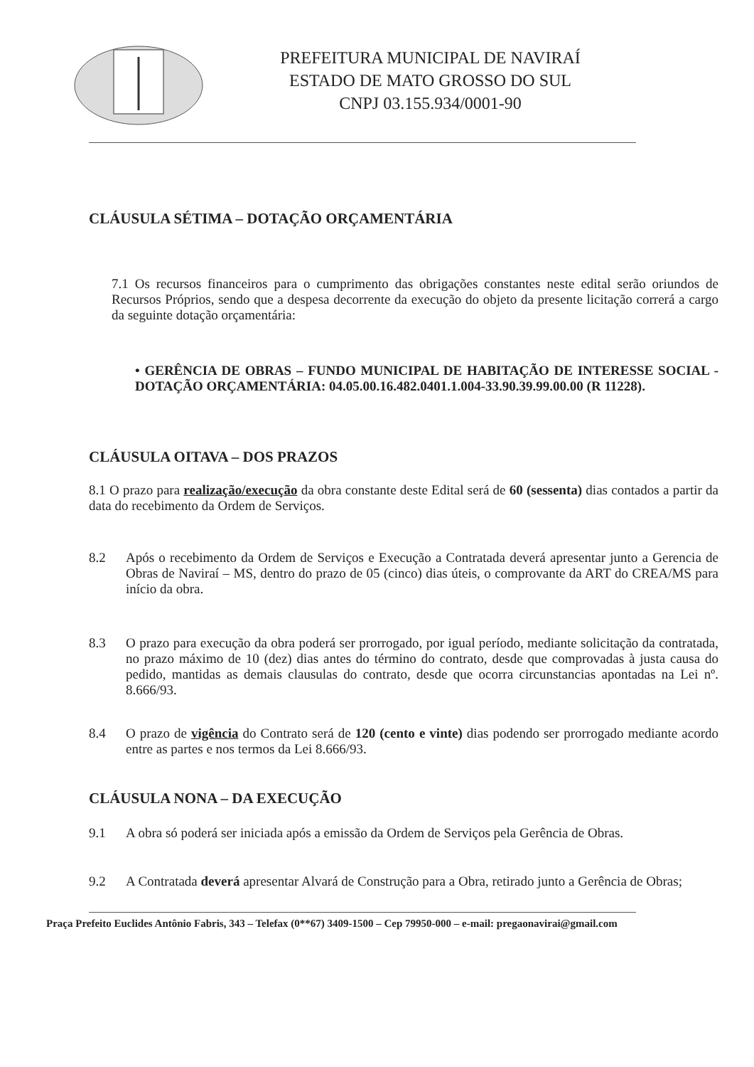PREFEITURA MUNICIPAL DE NAVIRAÍ
ESTADO DE MATO GROSSO DO SUL
CNPJ 03.155.934/0001-90
CLÁUSULA SÉTIMA – DOTAÇÃO ORÇAMENTÁRIA
7.1 Os recursos financeiros para o cumprimento das obrigações constantes neste edital serão oriundos de Recursos Próprios, sendo que a despesa decorrente da execução do objeto da presente licitação correrá a cargo da seguinte dotação orçamentária:
• GERÊNCIA DE OBRAS – FUNDO MUNICIPAL DE HABITAÇÃO DE INTERESSE SOCIAL - DOTAÇÃO ORÇAMENTÁRIA: 04.05.00.16.482.0401.1.004-33.90.39.99.00.00 (R 11228).
CLÁUSULA OITAVA – DOS PRAZOS
8.1 O prazo para realização/execução da obra constante deste Edital será de 60 (sessenta) dias contados a partir da data do recebimento da Ordem de Serviços.
8.2
Após o recebimento da Ordem de Serviços e Execução a Contratada deverá apresentar junto a Gerencia de Obras de Naviraí – MS, dentro do prazo de 05 (cinco) dias úteis, o comprovante da ART do CREA/MS para início da obra.
8.3
O prazo para execução da obra poderá ser prorrogado, por igual período, mediante solicitação da contratada, no prazo máximo de 10 (dez) dias antes do término do contrato, desde que comprovadas à justa causa do pedido, mantidas as demais clausulas do contrato, desde que ocorra circunstancias apontadas na Lei nº. 8.666/93.
8.4
O prazo de vigência do Contrato será de 120 (cento e vinte) dias podendo ser prorrogado mediante acordo entre as partes e nos termos da Lei 8.666/93.
CLÁUSULA NONA – DA EXECUÇÃO
9.1
A obra só poderá ser iniciada após a emissão da Ordem de Serviços pela Gerência de Obras.
9.2
A Contratada deverá apresentar Alvará de Construção para a Obra, retirado junto a Gerência de Obras;
Praça Prefeito Euclides Antônio Fabris, 343 – Telefax (0**67) 3409-1500 – Cep 79950-000 – e-mail: pregaonavirai@gmail.com